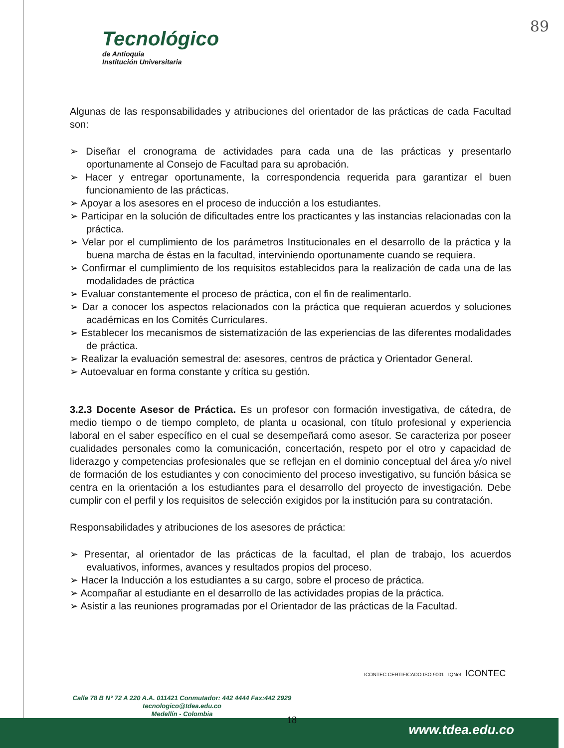89
Tecnológico
de Antioquia
Institución Universitaria
Algunas de las responsabilidades y atribuciones del orientador de las prácticas de cada Facultad son:
➢ Diseñar el cronograma de actividades para cada una de las prácticas y presentarlo oportunamente al Consejo de Facultad para su aprobación.
➢ Hacer y entregar oportunamente, la correspondencia requerida para garantizar el buen funcionamiento de las prácticas.
➢ Apoyar a los asesores en el proceso de inducción a los estudiantes.
➢ Participar en la solución de dificultades entre los practicantes y las instancias relacionadas con la práctica.
➢ Velar por el cumplimiento de los parámetros Institucionales en el desarrollo de la práctica y la buena marcha de éstas en la facultad, interviniendo oportunamente cuando se requiera.
➢ Confirmar el cumplimiento de los requisitos establecidos para la realización de cada una de las modalidades de práctica
➢ Evaluar constantemente el proceso de práctica, con el fin de realimentarlo.
➢ Dar a conocer los aspectos relacionados con la práctica que requieran acuerdos y soluciones académicas en los Comités Curriculares.
➢ Establecer los mecanismos de sistematización de las experiencias de las diferentes modalidades de práctica.
➢ Realizar la evaluación semestral de: asesores, centros de práctica y Orientador General.
➢ Autoevaluar en forma constante y crítica su gestión.
3.2.3 Docente Asesor de Práctica. Es un profesor con formación investigativa, de cátedra, de medio tiempo o de tiempo completo, de planta u ocasional, con título profesional y experiencia laboral en el saber específico en el cual se desempeñará como asesor. Se caracteriza por poseer cualidades personales como la comunicación, concertación, respeto por el otro y capacidad de liderazgo y competencias profesionales que se reflejan en el dominio conceptual del área y/o nivel de formación de los estudiantes y con conocimiento del proceso investigativo, su función básica se centra en la orientación a los estudiantes para el desarrollo del proyecto de investigación. Debe cumplir con el perfil y los requisitos de selección exigidos por la institución para su contratación.
Responsabilidades y atribuciones de los asesores de práctica:
➢ Presentar, al orientador de las prácticas de la facultad, el plan de trabajo, los acuerdos evaluativos, informes, avances y resultados propios del proceso.
➢ Hacer la Inducción a los estudiantes a su cargo, sobre el proceso de práctica.
➢ Acompañar al estudiante en el desarrollo de las actividades propias de la práctica.
➢ Asistir a las reuniones programadas por el Orientador de las prácticas de la Facultad.
ICONTEC CERTIFICADO ISO 9001 IQNet ICONTEC
Calle 78 B N° 72 A 220 A.A. 011421 Conmutador: 442 4444 Fax:442 2929
tecnologico@tdea.edu.co
Medellín - Colombia
18
www.tdea.edu.co